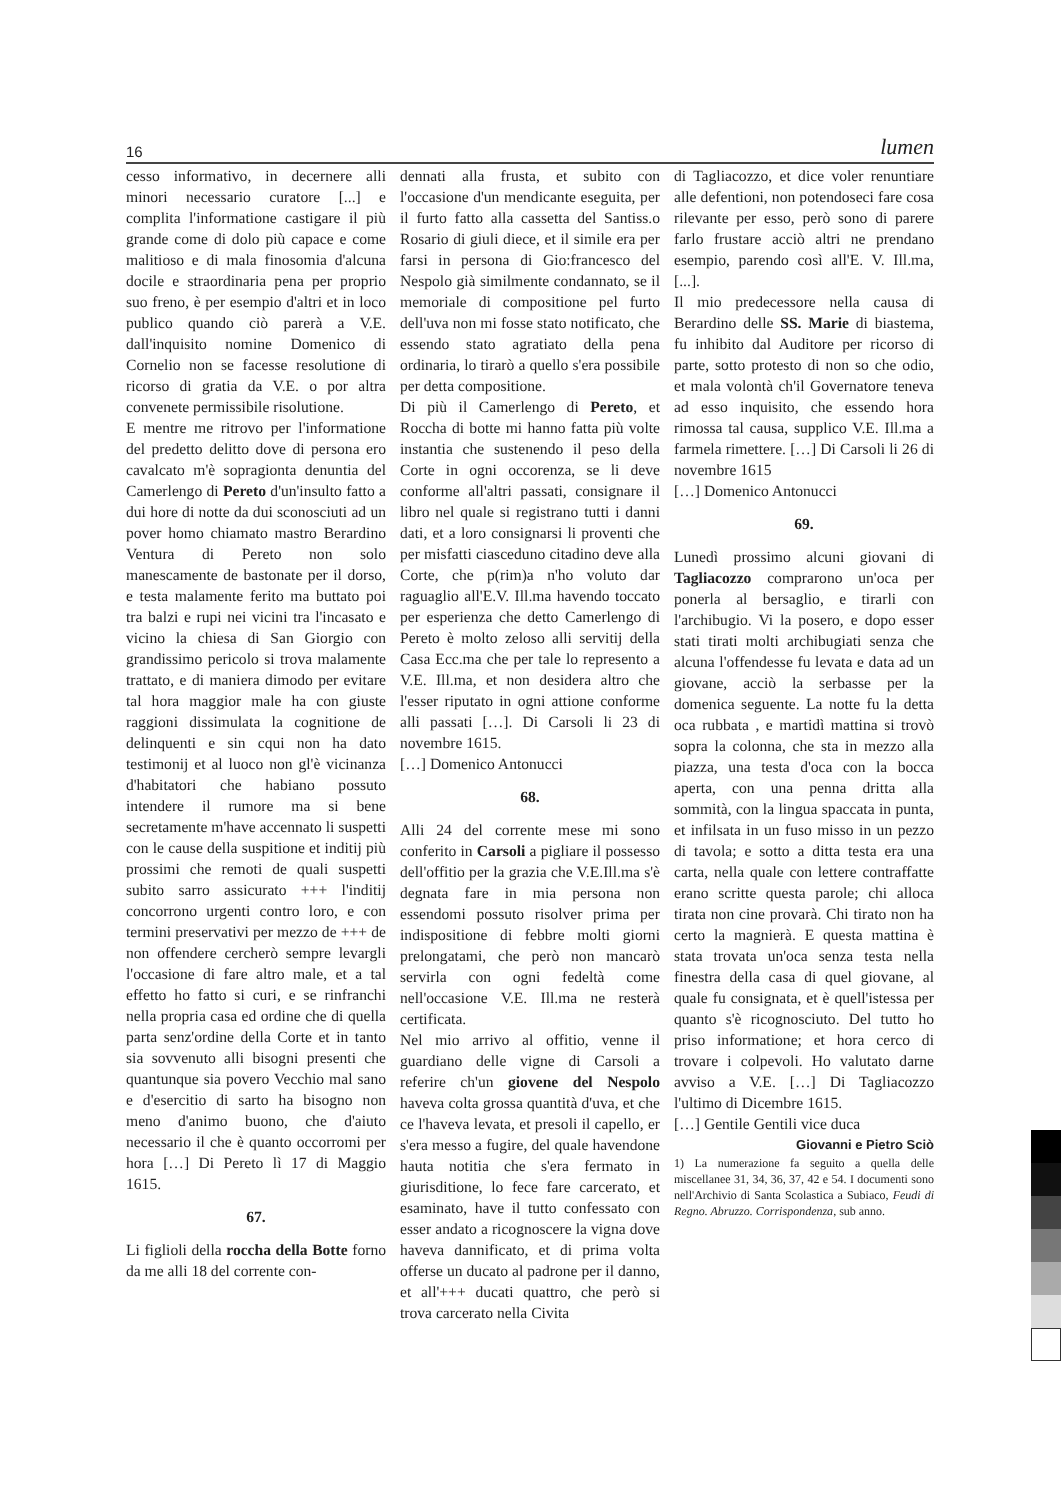16 lumen
cesso informativo, in decernere alli minori necessario curatore [...] e complita l'informatione castigare il più grande come di dolo più capace e come malitioso e di mala finosomia d'alcuna docile e straordinaria pena per proprio suo freno, è per esempio d'altri et in loco publico quando ciò parerà a V.E. dall'inquisito nomine Domenico di Cornelio non se facesse resolutione di ricorso di gratia da V.E. o por altra convenete permissibile risolutione.
E mentre me ritrovo per l'informatione del predetto delitto dove di persona ero cavalcato m'è sopragionta denuntia del Camerlengo di Pereto d'un'insulto fatto a dui hore di notte da dui sconosciuti ad un pover homo chiamato mastro Berardino Ventura di Pereto non solo manescamente de bastonate per il dorso, e testa malamente ferito ma buttato poi tra balzi e rupi nei vicini tra l'incasato e vicino la chiesa di San Giorgio con grandissimo pericolo si trova malamente trattato, e di maniera dimodo per evitare tal hora maggior male ha con giuste raggioni dissimulata la cognitione de delinquenti e sin cqui non ha dato testimonij et al luoco non gl'è vicinanza d'habitatori che habiano possuto intendere il rumore ma si bene secretamente m'have accennato li suspetti con le cause della suspitione et inditij più prossimi che remoti de quali suspetti subito sarro assicurato +++ l'inditij concorrono urgenti contro loro, e con termini preservativi per mezzo de +++ de non offendere cercherò sempre levargli l'occasione di fare altro male, et a tal effetto ho fatto si curi, e se rinfranchi nella propria casa ed ordine che di quella parta senz'ordine della Corte et in tanto sia sovvenuto alli bisogni presenti che quantunque sia povero Vecchio mal sano e d'esercitio di sarto ha bisogno non meno d'animo buono, che d'aiuto necessario il che è quanto occorromi per hora […] Di Pereto lì 17 di Maggio 1615.
67.
Li figlioli della roccha della Botte forno da me alli 18 del corrente con-
dennati alla frusta, et subito con l'occasione d'un mendicante eseguita, per il furto fatto alla cassetta del Santiss.o Rosario di giuli diece, et il simile era per farsi in persona di Gio:francesco del Nespolo già similmente condannato, se il memoriale di compositione pel furto dell'uva non mi fosse stato notificato, che essendo stato agratiato della pena ordinaria, lo tirarò a quello s'era possibile per detta compositione.
Di più il Camerlengo di Pereto, et Roccha di botte mi hanno fatta più volte instantia che sustenendo il peso della Corte in ogni occorenza, se li deve conforme all'altri passati, consignare il libro nel quale si registrano tutti i danni dati, et a loro consignarsi li proventi che per misfatti ciasceduno citadino deve alla Corte, che p(rim)a n'ho voluto dar raguaglio all'E.V. Ill.ma havendo toccato per esperienza che detto Camerlengo di Pereto è molto zeloso alli servitij della Casa Ecc.ma che per tale lo represento a V.E. Ill.ma, et non desidera altro che l'esser riputato in ogni attione conforme alli passati […]. Di Carsoli li 23 di novembre 1615.
[…] Domenico Antonucci
68.
Alli 24 del corrente mese mi sono conferito in Carsoli a pigliare il possesso dell'offitio per la grazia che V.E.Ill.ma s'è degnata fare in mia persona non essendomi possuto risolver prima per indispositione di febbre molti giorni prelongatami, che però non mancarò servirla con ogni fedeltà come nell'occasione V.E. Ill.ma ne resterà certificata.
Nel mio arrivo al offitio, venne il guardiano delle vigne di Carsoli a referire ch'un giovene del Nespolo haveva colta grossa quantità d'uva, et che ce l'haveva levata, et presoli il capello, er s'era messo a fugire, del quale havendone hauta notitia che s'era fermato in giurisditione, lo fece fare carcerato, et esaminato, have il tutto confessato con esser andato a ricognoscere la vigna dove haveva dannificato, et di prima volta offerse un ducato al padrone per il danno, et all'+++ ducati quattro, che però si trova carcerato nella Civita
di Tagliacozzo, et dice voler renuntiare alle defentioni, non potendoseci fare cosa rilevante per esso, però sono di parere farlo frustare acciò altri ne prendano esempio, parendo così all'E. V. Ill.ma, [...].
Il mio predecessore nella causa di Berardino delle SS. Marie di biastema, fu inhibito dal Auditore per ricorso di parte, sotto protesto di non so che odio, et mala volontà ch'il Governatore teneva ad esso inquisito, che essendo hora rimossa tal causa, supplico V.E. Ill.ma a farmela rimettere. […] Di Carsoli li 26 di novembre 1615
[…] Domenico Antonucci
69.
Lunedì prossimo alcuni giovani di Tagliacozzo comprarono un'oca per ponerla al bersaglio, e tirarli con l'archibugio. Vi la posero, e dopo esser stati tirati molti archibugiati senza che alcuna l'offendesse fu levata e data ad un giovane, acciò la serbasse per la domenica seguente. La notte fu la detta oca rubbata , e martidì mattina si trovò sopra la colonna, che sta in mezzo alla piazza, una testa d'oca con la bocca aperta, con una penna dritta alla sommità, con la lingua spaccata in punta, et infilsata in un fuso misso in un pezzo di tavola; e sotto a ditta testa era una carta, nella quale con lettere contraffatte erano scritte questa parole; chi alloca tirata non cine provarà. Chi tirato non ha certo la magnierà. E questa mattina è stata trovata un'oca senza testa nella finestra della casa di quel giovane, al quale fu consignata, et è quell'istessa per quanto s'è ricognosciuto. Del tutto ho priso informatione; et hora cerco di trovare i colpevoli. Ho valutato darne avviso a V.E. […] Di Tagliacozzo l'ultimo di Dicembre 1615.
[…] Gentile Gentili vice duca
Giovanni e Pietro Sciò
1) La numerazione fa seguito a quella delle miscellanee 31, 34, 36, 37, 42 e 54. I documenti sono nell'Archivio di Santa Scolastica a Subiaco, Feudi di Regno. Abruzzo. Corrispondenza, sub anno.